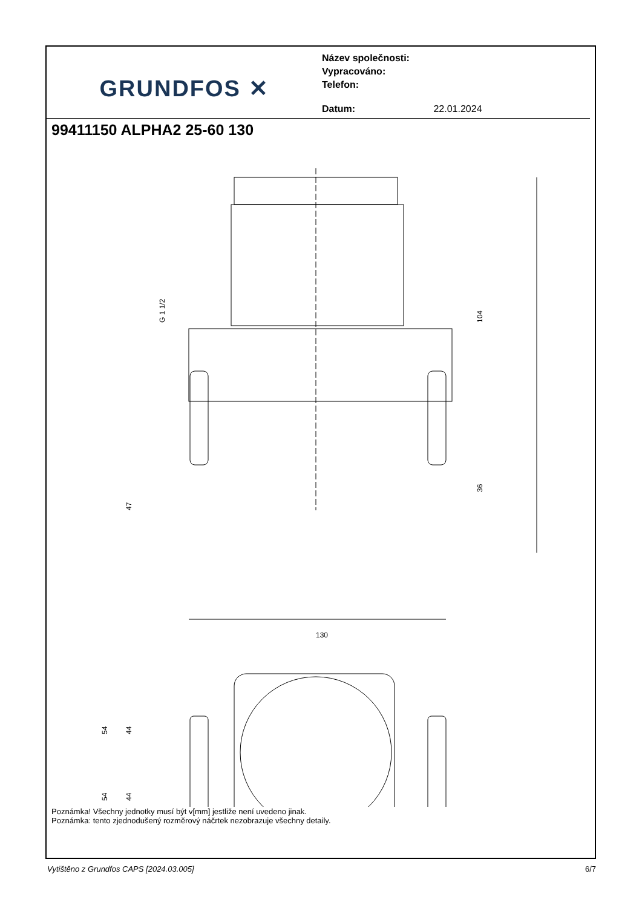GRUNDFOS ✕
Název společnosti:
Vypracováno:
Telefon:
Datum: 22.01.2024
99411150 ALPHA2 25-60 130
104
36
47
G 1 1/2
130
54
44
54
44
Poznámka! Všechny jednotky musí být v[mm] jestliže není uvedeno jinak.
Poznámka: tento zjednodušený rozměrový náčrtek nezobrazuje všechny detaily.
Vytištěno z Grundfos CAPS [2024.03.005] 6/7